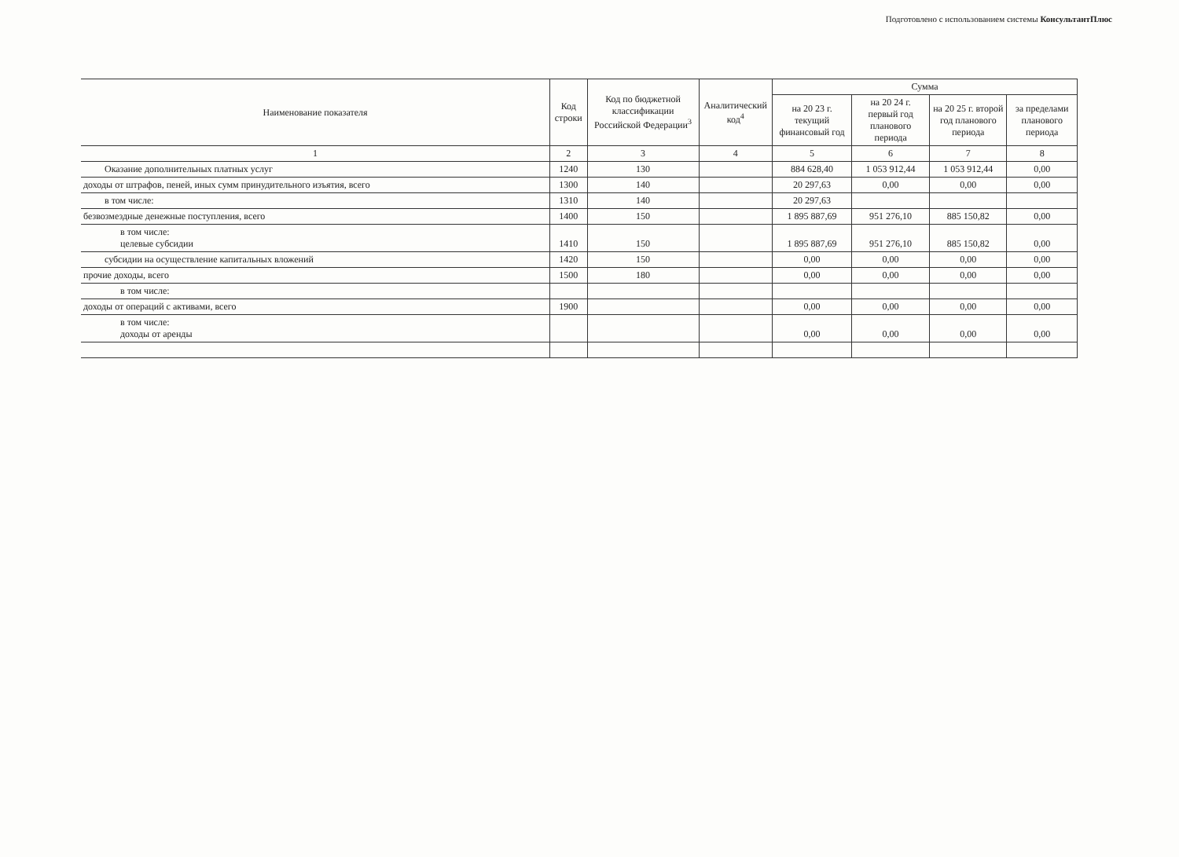Подготовлено с использованием системы КонсультантПлюс
| Наименование показателя | Код строки | Код по бюджетной классификации Российской Федерации<sup>3</sup> | Аналитический код<sup>4</sup> | Сумма | | | |
| --- | --- | --- | --- | --- | --- | --- | --- |
| | | | | на 20 23 г. текущий финансовый год | на 20 24 г. первый год планового периода | на 20 25 г. второй год планового периода | за пределами планового периода |
| 1 | 2 | 3 | 4 | 5 | 6 | 7 | 8 |
| Оказание дополнительных платных услуг | 1240 | 130 | | 884 628,40 | 1 053 912,44 | 1 053 912,44 | 0,00 |
| доходы от штрафов, пеней, иных сумм принудительного изъятия, всего | 1300 | 140 | | 20 297,63 | 0,00 | 0,00 | 0,00 |
| в том числе: | 1310 | 140 | | 20 297,63 | | | |
| безвозмездные денежные поступления, всего | 1400 | 150 | | 1 895 887,69 | 951 276,10 | 885 150,82 | 0,00 |
| в том числе: целевые субсидии | 1410 | 150 | | 1 895 887,69 | 951 276,10 | 885 150,82 | 0,00 |
| субсидии на осуществление капитальных вложений | 1420 | 150 | | 0,00 | 0,00 | 0,00 | 0,00 |
| прочие доходы, всего | 1500 | 180 | | 0,00 | 0,00 | 0,00 | 0,00 |
| в том числе: | | | | | | | |
| доходы от операций с активами, всего | 1900 | | | 0,00 | 0,00 | 0,00 | 0,00 |
| в том числе: доходы от аренды | | | | 0,00 | 0,00 | 0,00 | 0,00 |